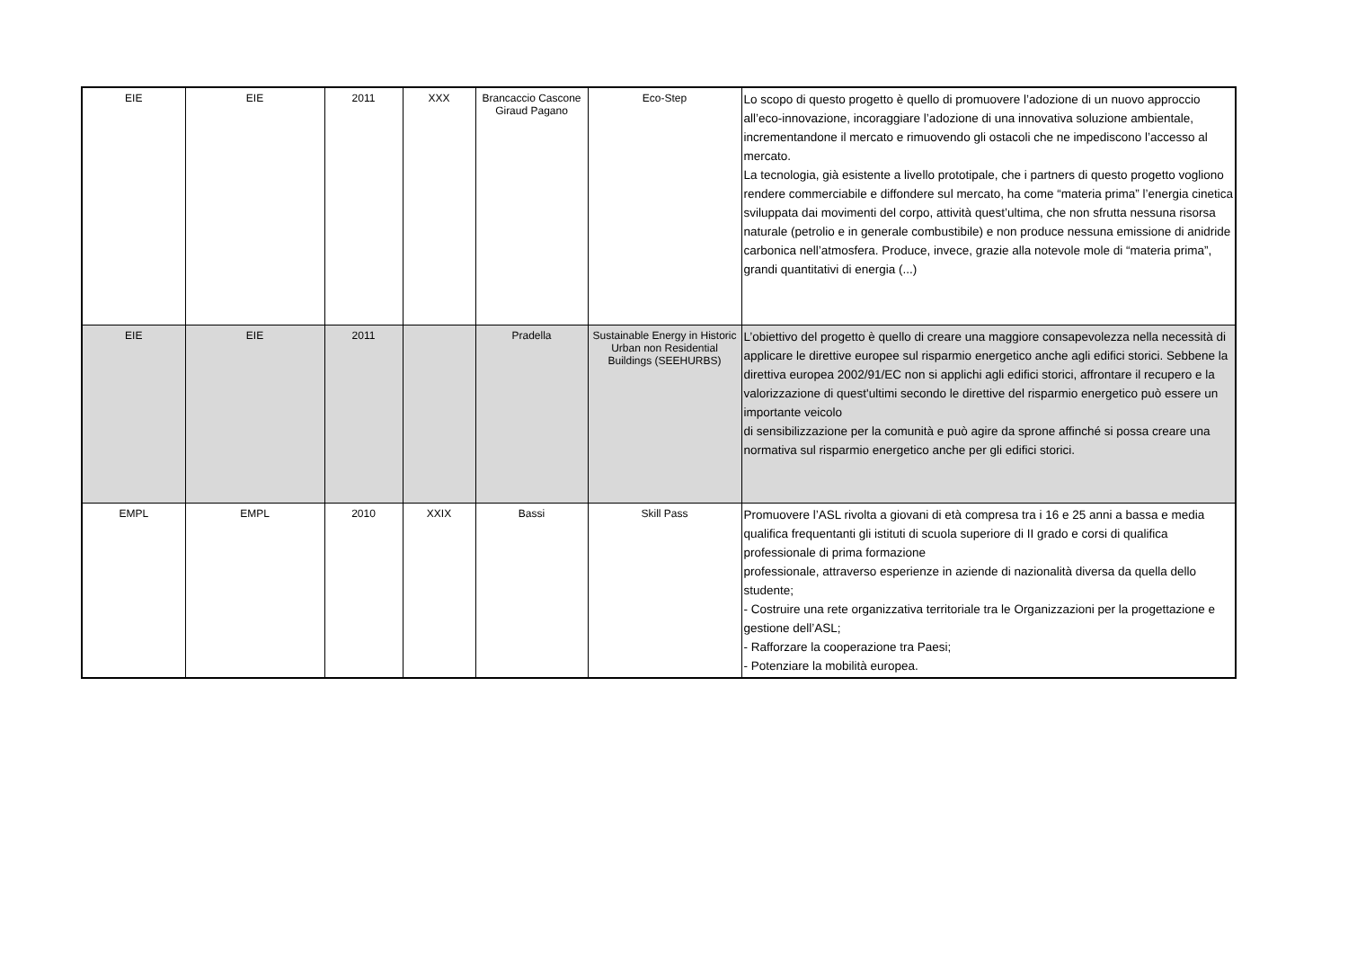| EIE | EIE | 2011 | XXX | Brancaccio Cascone Giraud Pagano | Eco-Step | Lo scopo di questo progetto è quello di promuovere l’adozione di un nuovo approccio all’eco-innovazione, incoraggiare l’adozione di una innovativa soluzione ambientale, incrementandone il mercato e rimuovendo gli ostacoli che ne impediscono l’accesso al mercato. La tecnologia, già esistente a livello prototipale, che i partners di questo progetto vogliono rendere commerciabile e diffondere sul mercato, ha come “materia prima” l’energia cinetica sviluppata dai movimenti del corpo, attività quest’ultima, che non sfrutta nessuna risorsa naturale (petrolio e in generale combustibile) e non produce nessuna emissione di anidride carbonica nell’atmosfera. Produce, invece, grazie alla notevole mole di “materia prima”, grandi quantitativi di energia (...) |
| EIE | EIE | 2011 | | Pradella | Sustainable Energy in Historic Urban non Residential Buildings (SEEHURBS) | L’obiettivo del progetto è quello di creare una maggiore consapevolezza nella necessità di applicare le direttive europee sul risparmio energetico anche agli edifici storici. Sebbene la direttiva europea 2002/91/EC non si applichi agli edifici storici, affrontare il recupero e la valorizzazione di quest'ultimi secondo le direttive del risparmio energetico può essere un importante veicolo di sensibilizzazione per la comunità e può agire da sprone affinché si possa creare una normativa sul risparmio energetico anche per gli edifici storici. |
| EMPL | EMPL | 2010 | XXIX | Bassi | Skill Pass | Promuovere l’ASL rivolta a giovani di età compresa tra i 16 e 25 anni a bassa e media qualifica frequentanti gli istituti di scuola superiore di II grado e corsi di qualifica professionale di prima formazione professionale, attraverso esperienze in aziende di nazionalità diversa da quella dello studente; - Costruire una rete organizzativa territoriale tra le Organizzazioni per la progettazione e gestione dell’ASL; - Rafforzare la cooperazione tra Paesi; - Potenziare la mobilità europea. |